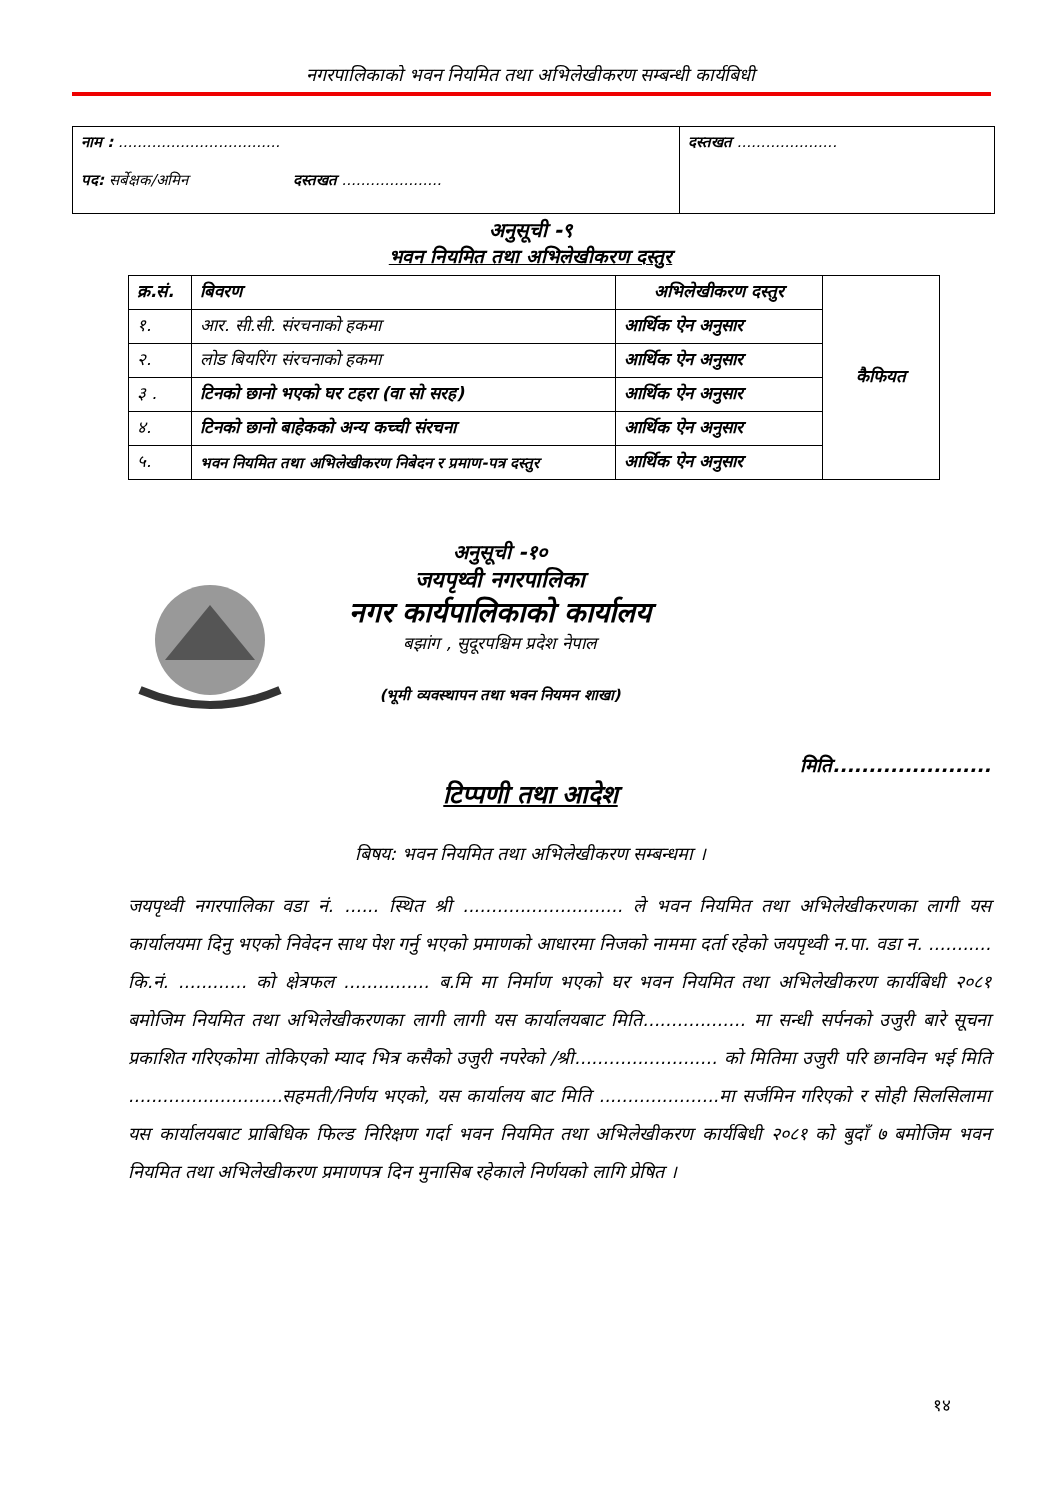नगरपालिकाको भवन नियमित तथा अभिलेखीकरण सम्बन्धी कार्यबिधी
| नाम : .................................. पद: सर्बेक्षक/अमिन दस्तखत ..................... | दस्तखत ..................... |
अनुसूची -९
भवन नियमित तथा अभिलेखीकरण दस्तुर
| क्र.सं. | बिवरण | अभिलेखीकरण दस्तुर | कैफियत |
| --- | --- | --- | --- |
| १. | आर. सी.सी. संरचनाको हकमा | आर्थिक ऐन अनुसार | |
| २. | लोड बियरिंग संरचनाको हकमा | आर्थिक ऐन अनुसार | |
| ३ . | टिनको छानो भएको घर टहरा (वा सो सरह) | आर्थिक ऐन अनुसार | |
| ४. | टिनको छानो बाहेकको अन्य कच्ची संरचना | आर्थिक ऐन अनुसार | |
| ५. | भवन नियमित तथा अभिलेखीकरण निबेदन र प्रमाण-पत्र दस्तुर | आर्थिक ऐन अनुसार | |
अनुसूची -१०
जयपृथ्वी नगरपालिका
नगर कार्यपालिकाको कार्यालय
बझांग , सुदूरपश्चिम प्रदेश नेपाल
(भूमी व्यवस्थापन तथा भवन नियमन शाखा)
मिति......................
टिप्पणी तथा आदेश
बिषय: भवन नियमित तथा अभिलेखीकरण सम्बन्धमा ।
जयपृथ्वी नगरपालिका वडा नं. ...... स्थित श्री ............................ ले भवन नियमित तथा अभिलेखीकरणका लागी यस कार्यालयमा दिनु भएको निवेदन साथ पेश गर्नु भएको प्रमाणको आधारमा निजको नाममा दर्ता रहेको जयपृथ्वी न.पा. वडा न. ........... कि.नं. ............ को क्षेत्रफल ............... ब.मि मा निर्माण भएको घर भवन नियमित तथा अभिलेखीकरण कार्यबिधी २०८१ बमोजिम नियमित तथा अभिलेखीकरणका लागी लागी यस कार्यालयबाट मिति.................. मा सन्धी सर्पनको उजुरी बारे सूचना प्रकाशित गरिएकोमा तोकिएको म्याद भित्र कसैको उजुरी नपरेको /श्री......................... को मितिमा उजुरी परि छानविन भई मिति ...........................सहमती/निर्णय भएको, यस कार्यालय बाट मिति .....................मा सर्जमिन गरिएको र सोही सिलसिलामा यस कार्यालयबाट प्राबिधिक फिल्ड निरिक्षण गर्दा भवन नियमित तथा अभिलेखीकरण कार्यबिधी २०८१ को बुदाँ ७ बमोजिम भवन नियमित तथा अभिलेखीकरण प्रमाणपत्र दिन मुनासिब रहेकाले निर्णयको लागि प्रेषित ।
१४